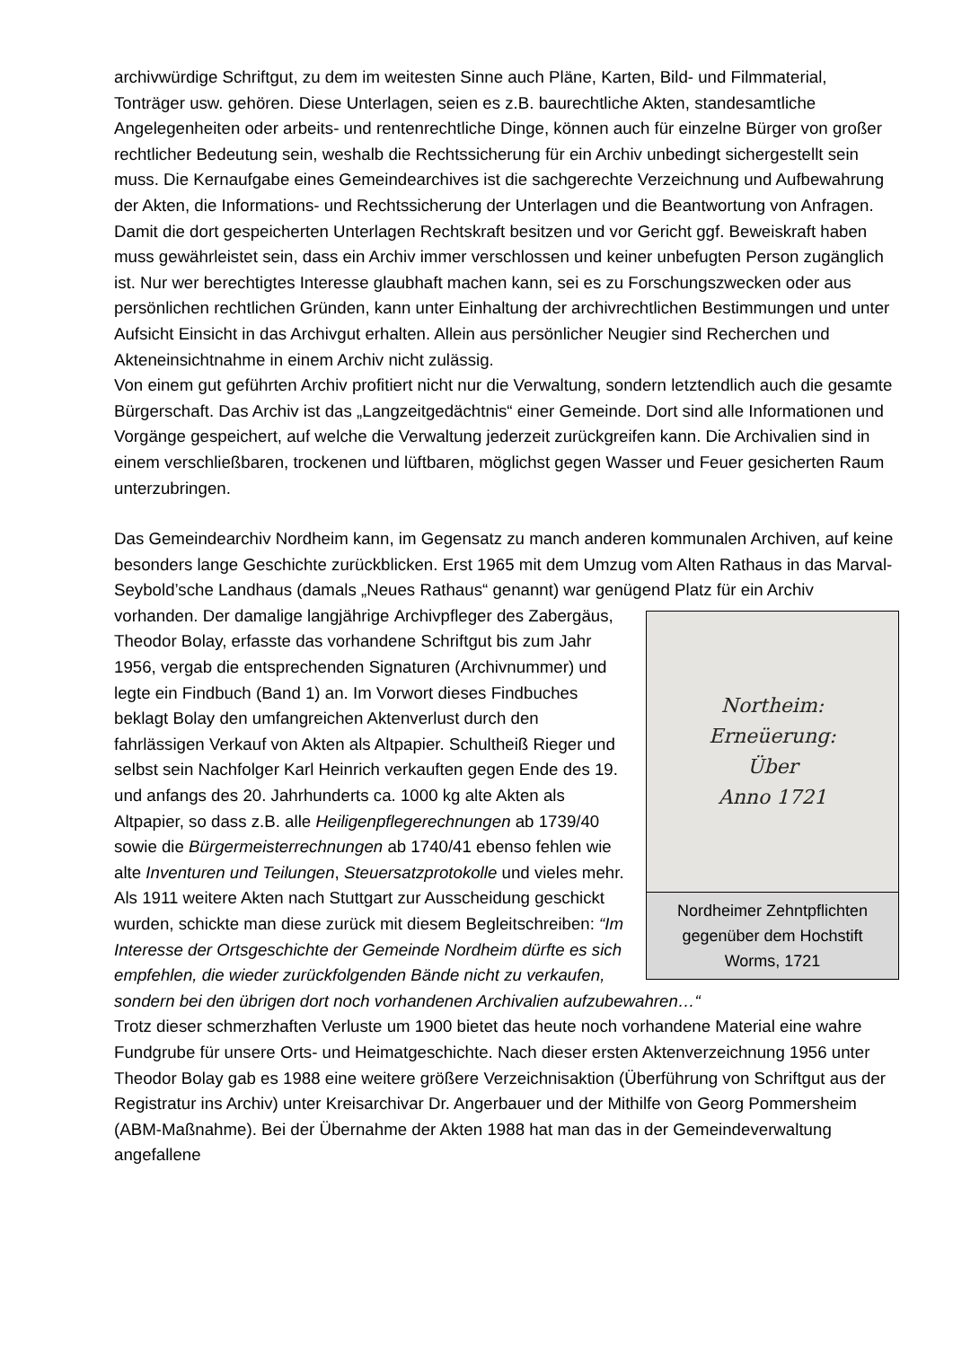archivwürdige Schriftgut, zu dem im weitesten Sinne auch Pläne, Karten, Bild- und Filmmaterial, Tonträger usw. gehören. Diese Unterlagen, seien es z.B. baurechtliche Akten, standesamtliche Angelegenheiten oder arbeits- und rentenrechtliche Dinge, können auch für einzelne Bürger von großer rechtlicher Bedeutung sein, weshalb die Rechtssicherung für ein Archiv unbedingt sichergestellt sein muss. Die Kernaufgabe eines Gemeindearchives ist die sachgerechte Verzeichnung und Aufbewahrung der Akten, die Informations- und Rechtssicherung der Unterlagen und die Beantwortung von Anfragen. Damit die dort gespeicherten Unterlagen Rechtskraft besitzen und vor Gericht ggf. Beweiskraft haben muss gewährleistet sein, dass ein Archiv immer verschlossen und keiner unbefugten Person zugänglich ist. Nur wer berechtigtes Interesse glaubhaft machen kann, sei es zu Forschungszwecken oder aus persönlichen rechtlichen Gründen, kann unter Einhaltung der archivrechtlichen Bestimmungen und unter Aufsicht Einsicht in das Archivgut erhalten. Allein aus persönlicher Neugier sind Recherchen und Akteneinsichtnahme in einem Archiv nicht zulässig.
Von einem gut geführten Archiv profitiert nicht nur die Verwaltung, sondern letztendlich auch die gesamte Bürgerschaft. Das Archiv ist das „Langzeitgedächtnis“ einer Gemeinde. Dort sind alle Informationen und Vorgänge gespeichert, auf welche die Verwaltung jederzeit zurückgreifen kann. Die Archivalien sind in einem verschließbaren, trockenen und lüftbaren, möglichst gegen Wasser und Feuer gesicherten Raum unterzubringen.
Das Gemeindearchiv Nordheim kann, im Gegensatz zu manch anderen kommunalen Archiven, auf keine besonders lange Geschichte zurückblicken. Erst 1965 mit dem Umzug vom Alten Rathaus in das Marval-Seybold’sche Landhaus (damals „Neues Rathaus“ genannt) war genügend Platz für ein Archiv vorhanden. Der damalige langjährige Northeim:
Erneüerung:
Über
Anno 1721
Nordheimer Zehntpflichten gegenüber dem Hochstift Worms, 1721 Archivpfleger des Zabergäus, Theodor Bolay, erfasste das vorhandene Schriftgut bis zum Jahr 1956, vergab die entsprechenden Signaturen (Archivnummer) und legte ein Findbuch (Band 1) an. Im Vorwort dieses Findbuches beklagt Bolay den umfangreichen Aktenverlust durch den fahrlässigen Verkauf von Akten als Altpapier. Schultheiß Rieger und selbst sein Nachfolger Karl Heinrich verkauften gegen Ende des 19. und anfangs des 20. Jahrhunderts ca. 1000 kg alte Akten als Altpapier, so dass z.B. alle Heiligenpflegerechnungen ab 1739/40 sowie die Bürgermeisterrechnungen ab 1740/41 ebenso fehlen wie alte Inventuren und Teilungen, Steuersatzprotokolle und vieles mehr. Als 1911 weitere Akten nach Stuttgart zur Ausscheidung geschickt wurden, schickte man diese zurück mit diesem Begleitschreiben: “Im Interesse der Ortsgeschichte der Gemeinde Nordheim dürfte es sich empfehlen, die wieder zurückfolgenden Bände nicht zu verkaufen, sondern bei den übrigen dort noch vorhandenen Archivalien aufzubewahren…“
Trotz dieser schmerzhaften Verluste um 1900 bietet das heute noch vorhandene Material eine wahre Fundgrube für unsere Orts- und Heimatgeschichte. Nach dieser ersten Aktenverzeichnung 1956 unter Theodor Bolay gab es 1988 eine weitere größere Verzeichnisaktion (Überführung von Schriftgut aus der Registratur ins Archiv) unter Kreisarchivar Dr. Angerbauer und der Mithilfe von Georg Pommersheim (ABM-Maßnahme). Bei der Übernahme der Akten 1988 hat man das in der Gemeindeverwaltung angefallene